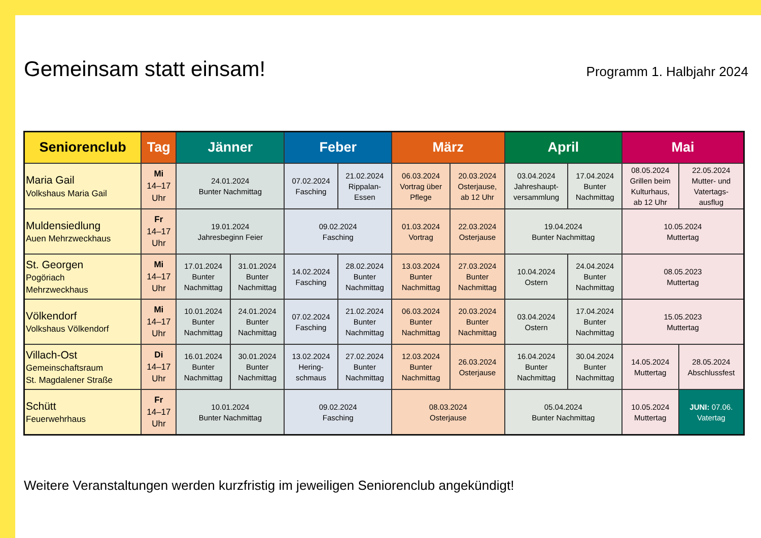Gemeinsam statt einsam!
Programm 1. Halbjahr 2024
| Seniorenclub | Tag | Jänner | | Feber | | März | | April | | Mai | |
| --- | --- | --- | --- | --- | --- | --- | --- | --- | --- | --- | --- |
| Maria Gail Volkshaus Maria Gail | Mi 14–17 Uhr | 24.01.2024 Bunter Nachmittag | | 07.02.2024 Fasching | 21.02.2024 Rippalan- Essen | 06.03.2024 Vortrag über Pflege | 20.03.2024 Osterjause, ab 12 Uhr | 03.04.2024 Jahreshaupt- versammlung | 17.04.2024 Bunter Nachmittag | 08.05.2024 Grillen beim Kulturhaus, ab 12 Uhr | 22.05.2024 Mutter- und Vatertags- ausflug |
| Muldensiedlung Auen Mehrzweckhaus | Fr 14–17 Uhr | 19.01.2024 Jahresbeginn Feier | | 09.02.2024 Fasching | | 01.03.2024 Vortrag | 22.03.2024 Osterjause | 19.04.2024 Bunter Nachmittag | | 10.05.2024 Muttertag | |
| St. Georgen Pogöriach Mehrzweckhaus | Mi 14–17 Uhr | 17.01.2024 Bunter Nachmittag | 31.01.2024 Bunter Nachmittag | 14.02.2024 Fasching | 28.02.2024 Bunter Nachmittag | 13.03.2024 Bunter Nachmittag | 27.03.2024 Bunter Nachmittag | 10.04.2024 Ostern | 24.04.2024 Bunter Nachmittag | 08.05.2023 Muttertag | |
| Völkendorf Volkshaus Völkendorf | Mi 14–17 Uhr | 10.01.2024 Bunter Nachmittag | 24.01.2024 Bunter Nachmittag | 07.02.2024 Fasching | 21.02.2024 Bunter Nachmittag | 06.03.2024 Bunter Nachmittag | 20.03.2024 Bunter Nachmittag | 03.04.2024 Ostern | 17.04.2024 Bunter Nachmittag | 15.05.2023 Muttertag | |
| Villach-Ost Gemeinschaftsraum St. Magdalener Straße | Di 14–17 Uhr | 16.01.2024 Bunter Nachmittag | 30.01.2024 Bunter Nachmittag | 13.02.2024 Hering- schmaus | 27.02.2024 Bunter Nachmittag | 12.03.2024 Bunter Nachmittag | 26.03.2024 Osterjause | 16.04.2024 Bunter Nachmittag | 30.04.2024 Bunter Nachmittag | 14.05.2024 Muttertag | 28.05.2024 Abschlussfest |
| Schütt Feuerwehrhaus | Fr 14–17 Uhr | 10.01.2024 Bunter Nachmittag | | 09.02.2024 Fasching | | 08.03.2024 Osterjause | | 05.04.2024 Bunter Nachmittag | | 10.05.2024 Muttertag | JUNI: 07.06. Vatertag |
Weitere Veranstaltungen werden kurzfristig im jeweiligen Seniorenclub angekündigt!